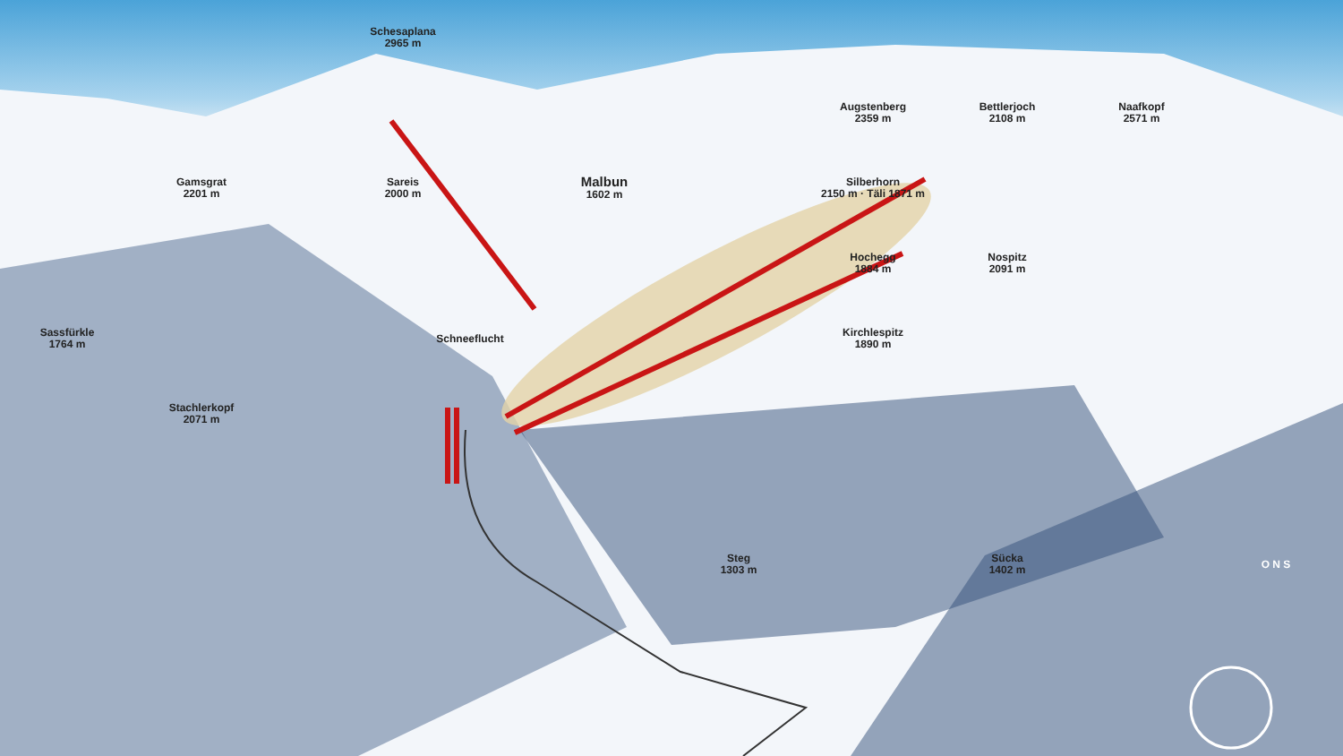Schesaplana
2965 m
Augstenberg
2359 m
Bettlerjoch
2108 m
Naafkopf
2571 m
Gamsgrat
2201 m
Sareis
2000 m
Malbun
1602 m
Silberhorn
2150 m · Täli 1871 m
Hochegg
1884 m
Nospitz
2091 m
Sassfürkle
1764 m
Schneeflucht
Kirchlespitz
1890 m
Stachlerkopf
2071 m
Steg
1303 m
Sücka
1402 m
O N S